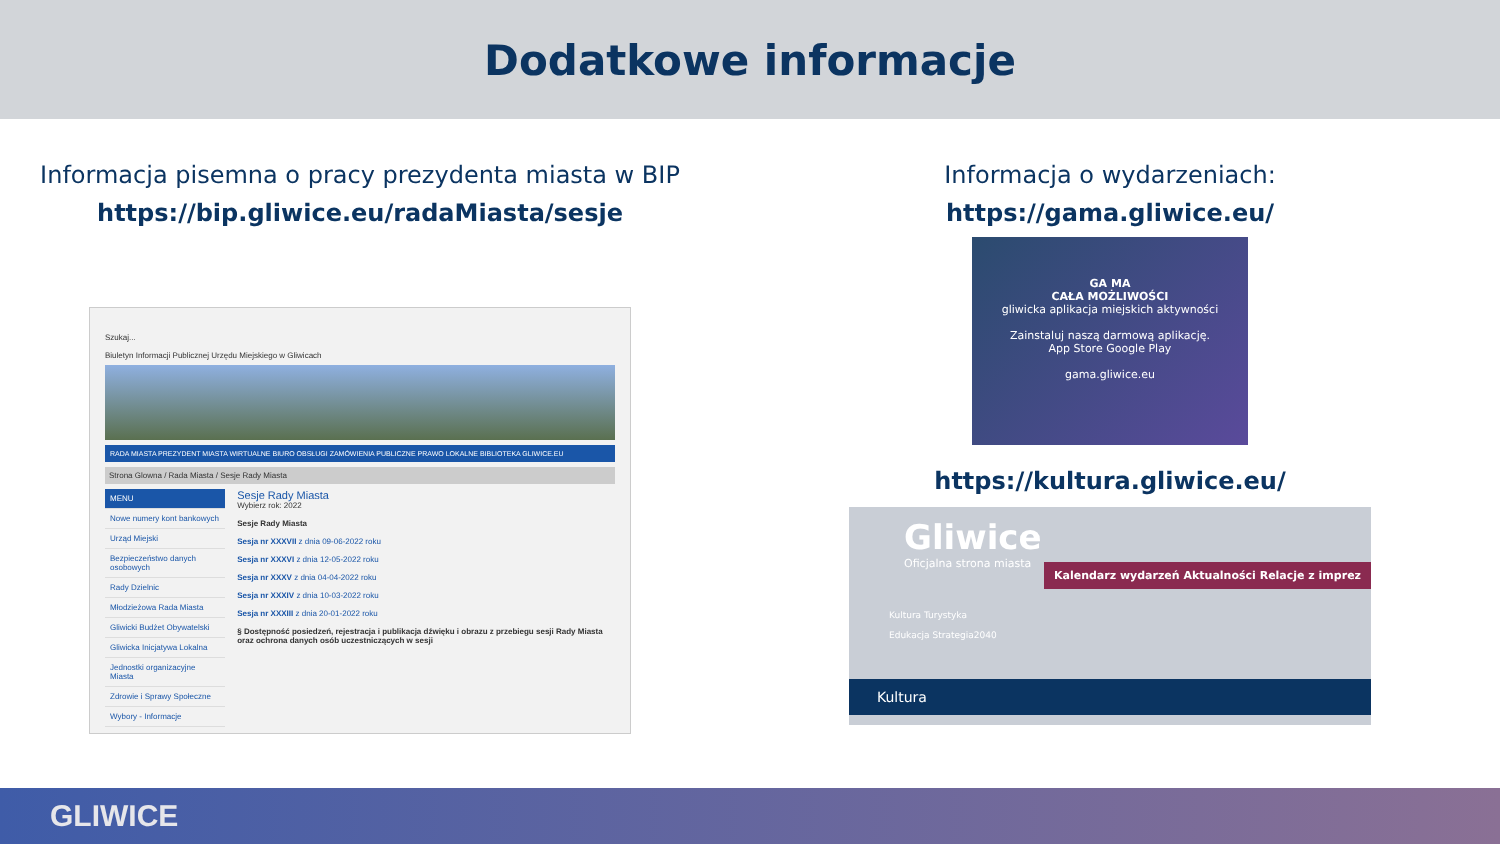Dodatkowe informacje
Informacja pisemna o pracy prezydenta miasta w BIP
https://bip.gliwice.eu/radaMiasta/sesje
Szukaj...
Biuletyn Informacji Publicznej Urzędu Miejskiego w Gliwicach
RADA MIASTA PREZYDENT MIASTA WIRTUALNE BIURO OBSŁUGI ZAMÓWIENIA PUBLICZNE PRAWO LOKALNE BIBLIOTEKA GLIWICE.EU
Strona Glowna / Rada Miasta / Sesje Rady Miasta
MENU
Nowe numery kont bankowych
Urząd Miejski
Bezpieczeństwo danych osobowych
Rady Dzielnic
Młodzieżowa Rada Miasta
Gliwicki Budżet Obywatelski
Gliwicka Inicjatywa Lokalna
Jednostki organizacyjne Miasta
Zdrowie i Sprawy Społeczne
Wybory - Informacje
Sesje Rady Miasta
Wybierz rok: 2022
Sesje Rady Miasta
Sesja nr XXXVII z dnia 09-06-2022 roku
Sesja nr XXXVI z dnia 12-05-2022 roku
Sesja nr XXXV z dnia 04-04-2022 roku
Sesja nr XXXIV z dnia 10-03-2022 roku
Sesja nr XXXIII z dnia 20-01-2022 roku
§ Dostępność posiedzeń, rejestracja i publikacja dźwięku i obrazu z przebiegu sesji Rady Miasta oraz ochrona danych osób uczestniczących w sesji
Informacja o wydarzeniach:
https://gama.gliwice.eu/
GA MA
CAŁA MOŻLIWOŚCI
gliwicka aplikacja miejskich aktywności
Zainstaluj naszą darmową aplikację.
App Store Google Play
gama.gliwice.eu
https://kultura.gliwice.eu/
Gliwice
Oficjalna strona miasta
Kalendarz wydarzeń Aktualności Relacje z imprez
Kultura Turystyka
Edukacja Strategia2040
Kultura
GLIWICE